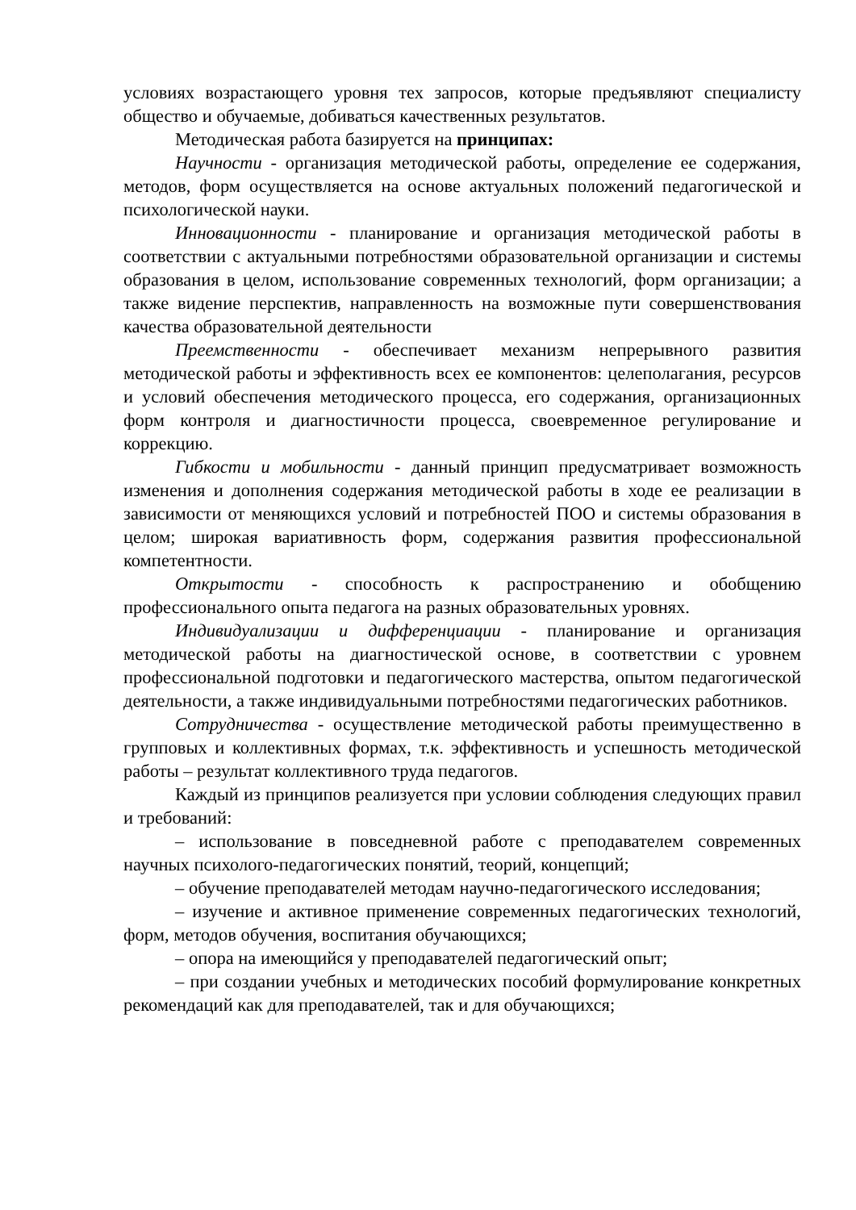условиях возрастающего уровня тех запросов, которые предъявляют специалисту общество и обучаемые, добиваться качественных результатов.
Методическая работа базируется на принципах:
Научности - организация методической работы, определение ее содержания, методов, форм осуществляется на основе актуальных положений педагогической и психологической науки.
Инновационности - планирование и организация методической работы в соответствии с актуальными потребностями образовательной организации и системы образования в целом, использование современных технологий, форм организации; а также видение перспектив, направленность на возможные пути совершенствования качества образовательной деятельности
Преемственности - обеспечивает механизм непрерывного развития методической работы и эффективность всех ее компонентов: целеполагания, ресурсов и условий обеспечения методического процесса, его содержания, организационных форм контроля и диагностичности процесса, своевременное регулирование и коррекцию.
Гибкости и мобильности - данный принцип предусматривает возможность изменения и дополнения содержания методической работы в ходе ее реализации в зависимости от меняющихся условий и потребностей ПОО и системы образования в целом; широкая вариативность форм, содержания развития профессиональной компетентности.
Открытости - способность к распространению и обобщению профессионального опыта педагога на разных образовательных уровнях.
Индивидуализации и дифференциации - планирование и организация методической работы на диагностической основе, в соответствии с уровнем профессиональной подготовки и педагогического мастерства, опытом педагогической деятельности, а также индивидуальными потребностями педагогических работников.
Сотрудничества - осуществление методической работы преимущественно в групповых и коллективных формах, т.к. эффективность и успешность методической работы – результат коллективного труда педагогов.
Каждый из принципов реализуется при условии соблюдения следующих правил и требований:
– использование в повседневной работе с преподавателем современных научных психолого-педагогических понятий, теорий, концепций;
– обучение преподавателей методам научно-педагогического исследования;
– изучение и активное применение современных педагогических технологий, форм, методов обучения, воспитания обучающихся;
– опора на имеющийся у преподавателей педагогический опыт;
– при создании учебных и методических пособий формулирование конкретных рекомендаций как для преподавателей, так и для обучающихся;